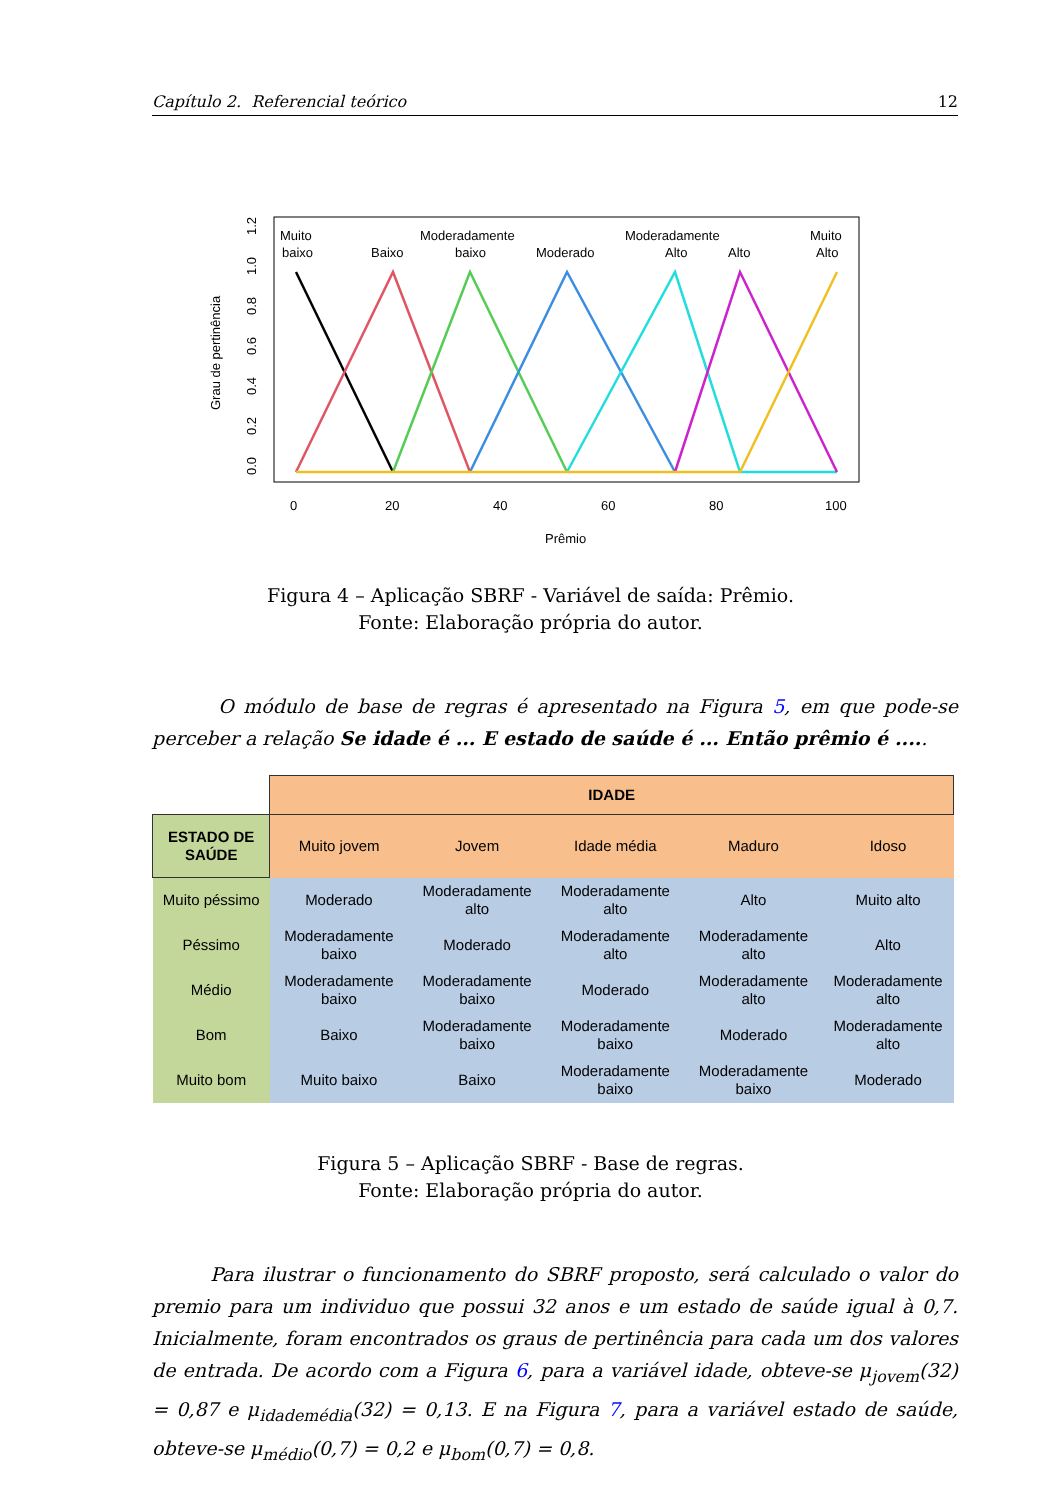Capítulo 2. Referencial teórico 12
Muito
baixo
Baixo
Moderadamente
baixo
Moderado
Moderadamente
Alto
Alto
Muito
Alto
0
20
40
60
80
100
Prêmio
0.0
0.2
0.4
0.6
0.8
1.0
1.2
Grau de pertinência
Figura 4 – Aplicação SBRF - Variável de saída: Prêmio.
Fonte: Elaboração própria do autor.
O módulo de base de regras é apresentado na Figura 5, em que pode-se perceber a relação Se idade é ... E estado de saúde é ... Então prêmio é .....
| | IDADE | | | | |
| ESTADO DE SAÚDE | Muito jovem | Jovem | Idade média | Maduro | Idoso |
| Muito péssimo | Moderado | Moderadamente alto | Moderadamente alto | Alto | Muito alto |
| Péssimo | Moderadamente baixo | Moderado | Moderadamente alto | Moderadamente alto | Alto |
| Médio | Moderadamente baixo | Moderadamente baixo | Moderado | Moderadamente alto | Moderadamente alto |
| Bom | Baixo | Moderadamente baixo | Moderadamente baixo | Moderado | Moderadamente alto |
| Muito bom | Muito baixo | Baixo | Moderadamente baixo | Moderadamente baixo | Moderado |
Figura 5 – Aplicação SBRF - Base de regras.
Fonte: Elaboração própria do autor.
Para ilustrar o funcionamento do SBRF proposto, será calculado o valor do premio para um individuo que possui 32 anos e um estado de saúde igual à 0,7. Inicialmente, foram encontrados os graus de pertinência para cada um dos valores de entrada. De acordo com a Figura 6, para a variável idade, obteve-se μ<sub>jovem</sub>(32) = 0,87 e μ<sub>idademédia</sub>(32) = 0,13. E na Figura 7, para a variável estado de saúde, obteve-se μ<sub>médio</sub>(0,7) = 0,2 e μ<sub>bom</sub>(0,7) = 0,8.